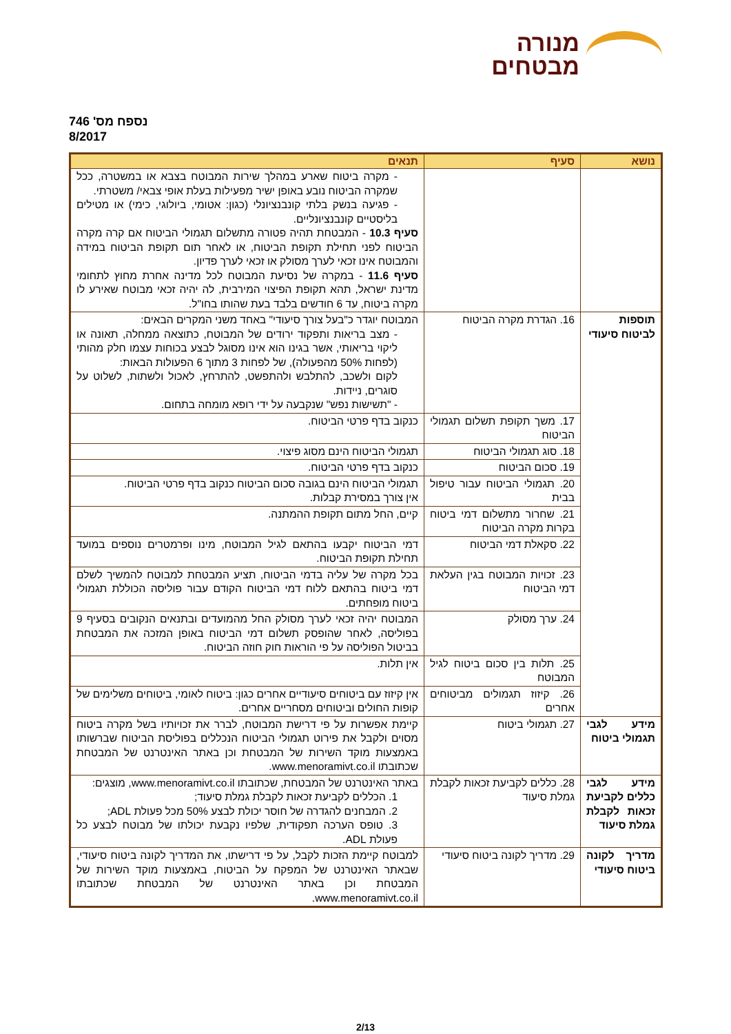מנורה
מבטחים
נספח מס' 746
8/2017
| נושא | סעיף | תנאים |
| --- | --- | --- |
| | | - מקרה ביטוח שארע במהלך שירות המבוטח בצבא או במשטרה, ככל שמקרה הביטוח נובע באופן ישיר מפעילות בעלת אופי צבאי/ משטרתי. - פגיעה בנשק בלתי קונבנציונלי (כגון: אטומי, ביולוגי, כימי) או מטילים בליסטיים קונבנציונליים. סעיף 10.3 - המבטחת תהיה פטורה מתשלום תגמולי הביטוח אם קרה מקרה הביטוח לפני תחילת תקופת הביטוח, או לאחר תום תקופת הביטוח במידה והמבוטח אינו זכאי לערך מסולק או זכאי לערך פדיון. סעיף 11.6 - במקרה של נסיעת המבוטח לכל מדינה אחרת מחוץ לתחומי מדינת ישראל, תהא תקופת הפיצוי המירבית, לה יהיה זכאי מבוטח שאירע לו מקרה ביטוח, עד 6 חודשים בלבד בעת שהותו בחו"ל. |
| תוספות לביטוח סיעודי | 16. הגדרת מקרה הביטוח | המבוטח יוגדר כ"בעל צורך סיעודי" באחד משני המקרים הבאים: - מצב בריאות ותפקוד ירודים של המבוטח, כתוצאה ממחלה, תאונה או ליקוי בריאותי, אשר בגינו הוא אינו מסוגל לבצע בכוחות עצמו חלק מהותי (לפחות 50% מהפעולה), של לפחות 3 מתוך 6 הפעולות הבאות: לקום ולשכב, להתלבש ולהתפשט, להתרחץ, לאכול ולשתות, לשלוט על סוגרים, ניידות. - "תשישות נפש" שנקבעה על ידי רופא מומחה בתחום. |
| | 17. משך תקופת תשלום תגמולי הביטוח | כנקוב בדף פרטי הביטוח. |
| | 18. סוג תגמולי הביטוח | תגמולי הביטוח הינם מסוג פיצוי. |
| | 19. סכום הביטוח | כנקוב בדף פרטי הביטוח. |
| | 20. תגמולי הביטוח עבור טיפול בבית | תגמולי הביטוח הינם בגובה סכום הביטוח כנקוב בדף פרטי הביטוח. אין צורך במסירת קבלות. |
| | 21. שחרור מתשלום דמי ביטוח בקרות מקרה הביטוח | קיים, החל מתום תקופת ההמתנה. |
| | 22. סקאלת דמי הביטוח | דמי הביטוח יקבעו בהתאם לגיל המבוטח, מינו ופרמטרים נוספים במועד תחילת תקופת הביטוח. |
| | 23. זכויות המבוטח בגין העלאת דמי הביטוח | בכל מקרה של עליה בדמי הביטוח, תציע המבטחת למבוטח להמשיך לשלם דמי ביטוח בהתאם ללוח דמי הביטוח הקודם עבור פוליסה הכוללת תגמולי ביטוח מופחתים. |
| | 24. ערך מסולק | המבוטח יהיה זכאי לערך מסולק החל מהמועדים ובתנאים הנקובים בסעיף 9 בפוליסה, לאחר שהופסק תשלום דמי הביטוח באופן המזכה את המבטחת בביטול הפוליסה על פי הוראות חוק חוזה הביטוח. |
| | 25. תלות בין סכום ביטוח לגיל המבוטח | אין תלות. |
| | 26. קיזוז תגמולים מביטוחים אחרים | אין קיזוז עם ביטוחים סיעודיים אחרים כגון: ביטוח לאומי, ביטוחים משלימים של קופות החולים וביטוחים מסחריים אחרים. |
| מידע לגבי תגמולי ביטוח | 27. תגמולי ביטוח | קיימת אפשרות על פי דרישת המבוטח, לברר את זכויותיו בשל מקרה ביטוח מסוים ולקבל את פירוט תגמולי הביטוח הנכללים בפוליסת הביטוח שברשותו באמצעות מוקד השירות של המבטחת וכן באתר האינטרנט של המבטחת שכתובתו www.menoramivt.co.il. |
| מידע לגבי כללים לקביעת זכאות לקבלת גמלת סיעוד | 28. כללים לקביעת זכאות לקבלת גמלת סיעוד | באתר האינטרנט של המבטחת, שכתובתו www.menoramivt.co.il, מוצגים: 1. הכללים לקביעת זכאות לקבלת גמלת סיעוד; 2. המבחנים להגדרה של חוסר יכולת לבצע 50% מכל פעולת ADL; 3. טופס הערכה תפקודית, שלפיו נקבעת יכולתו של מבוטח לבצע כל פעולת ADL. |
| מדריך לקונה ביטוח סיעודי | 29. מדריך לקונה ביטוח סיעודי | למבוטח קיימת הזכות לקבל, על פי דרישתו, את המדריך לקונה ביטוח סיעודי, שבאתר האינטרנט של המפקח על הביטוח, באמצעות מוקד השירות של המבטחת וכן באתר האינטרנט של המבטחת שכתובתו www.menoramivt.co.il. |
2/13